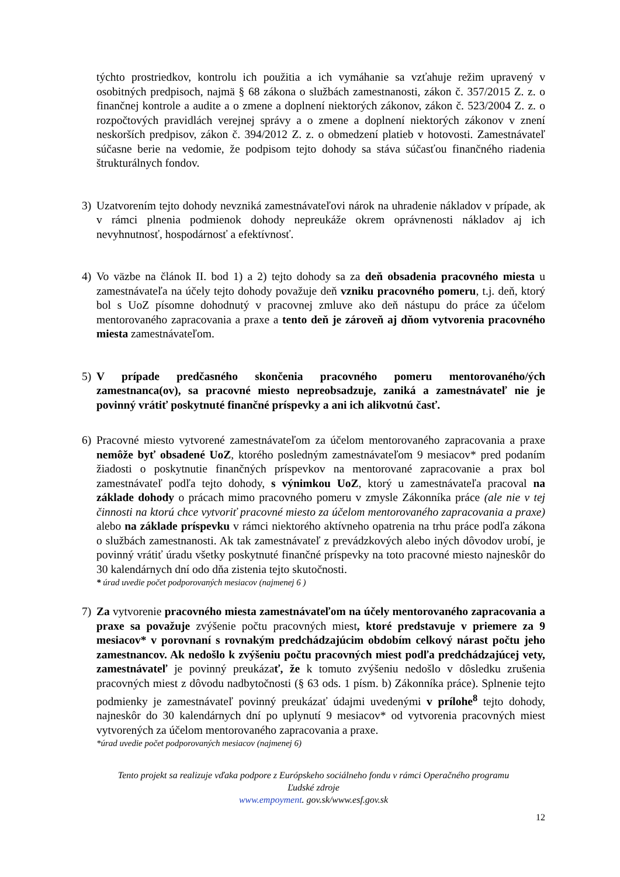týchto prostriedkov, kontrolu ich použitia a ich vymáhanie sa vzťahuje režim upravený v osobitných predpisoch, najmä § 68 zákona o službách zamestnanosti, zákon č. 357/2015 Z. z. o finančnej kontrole a audite a o zmene a doplnení niektorých zákonov, zákon č. 523/2004 Z. z. o rozpočtových pravidlách verejnej správy a o zmene a doplnení niektorých zákonov v znení neskorších predpisov, zákon č. 394/2012 Z. z. o obmedzení platieb v hotovosti. Zamestnávateľ súčasne berie na vedomie, že podpisom tejto dohody sa stáva súčasťou finančného riadenia štrukturálnych fondov.
3) Uzatvorením tejto dohody nevzniká zamestnávateľovi nárok na uhradenie nákladov v prípade, ak v rámci plnenia podmienok dohody nepreukáže okrem oprávnenosti nákladov aj ich nevyhnutnosť, hospodárnosť a efektívnosť.
4) Vo väzbe na článok II. bod 1) a 2) tejto dohody sa za deň obsadenia pracovného miesta u zamestnávateľa na účely tejto dohody považuje deň vzniku pracovného pomeru, t.j. deň, ktorý bol s UoZ písomne dohodnutý v pracovnej zmluve ako deň nástupu do práce za účelom mentorovaného zapracovania a praxe a tento deň je zároveň aj dňom vytvorenia pracovného miesta zamestnávateľom.
5) V prípade predčasného skončenia pracovného pomeru mentorovaného/ých zamestnanca(ov), sa pracovné miesto nepreobsadzuje, zaniká a zamestnávateľ nie je povinný vrátiť poskytnuté finančné príspevky a ani ich alikvotnú časť.
6) Pracovné miesto vytvorené zamestnávateľom za účelom mentorovaného zapracovania a praxe nemôže byť obsadené UoZ, ktorého posledným zamestnávateľom 9 mesiacov* pred podaním žiadosti o poskytnutie finančných príspevkov na mentorované zapracovanie a prax bol zamestnávateľ podľa tejto dohody, s výnimkou UoZ, ktorý u zamestnávateľa pracoval na základe dohody o prácach mimo pracovného pomeru v zmysle Zákonníka práce (ale nie v tej činnosti na ktorú chce vytvoriť pracovné miesto za účelom mentorovaného zapracovania a praxe) alebo na základe príspevku v rámci niektorého aktívneho opatrenia na trhu práce podľa zákona o službách zamestnanosti. Ak tak zamestnávateľ z prevádzkových alebo iných dôvodov urobí, je povinný vrátiť úradu všetky poskytnuté finančné príspevky na toto pracovné miesto najneskôr do 30 kalendárnych dní odo dňa zistenia tejto skutočnosti.
* úrad uvedie počet podporovaných mesiacov (najmenej 6 )
7) Za vytvorenie pracovného miesta zamestnávateľom na účely mentorovaného zapracovania a praxe sa považuje zvýšenie počtu pracovných miest, ktoré predstavuje v priemere za 9 mesiacov* v porovnaní s rovnakým predchádzajúcim obdobím celkový nárast počtu jeho zamestnancov. Ak nedošlo k zvýšeniu počtu pracovných miest podľa predchádzajúcej vety, zamestnávateľ je povinný preukázať, že k tomuto zvýšeniu nedošlo v dôsledku zrušenia pracovných miest z dôvodu nadbytočnosti (§ 63 ods. 1 písm. b) Zákonníka práce). Splnenie tejto podmienky je zamestnávateľ povinný preukázať údajmi uvedenými v prílohe<sup>8</sup> tejto dohody, najneskôr do 30 kalendárnych dní po uplynutí 9 mesiacov* od vytvorenia pracovných miest vytvorených za účelom mentorovaného zapracovania a praxe.
*úrad uvedie počet podporovaných mesiacov (najmenej 6)
Tento projekt sa realizuje vďaka podpore z Európskeho sociálneho fondu v rámci Operačného programu
Ľudské zdroje
www.empoyment. gov.sk/www.esf.gov.sk
12